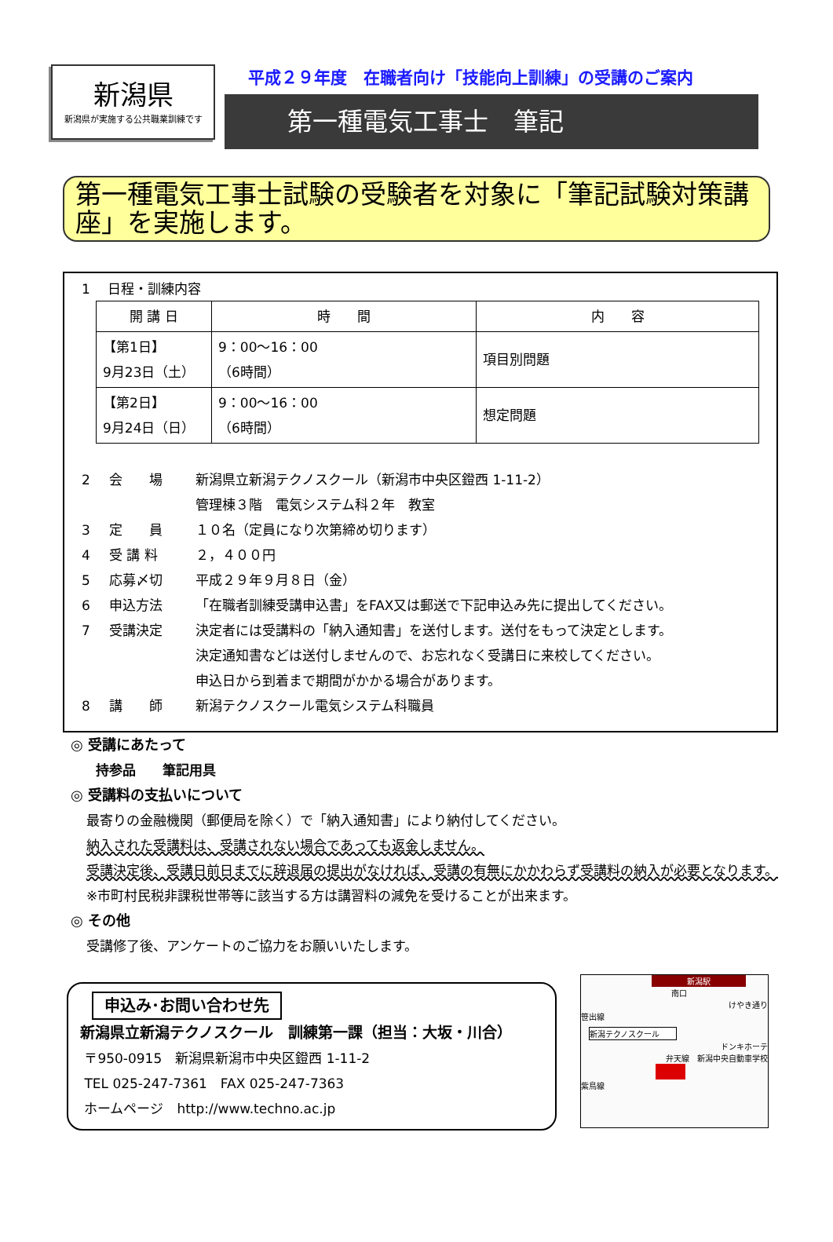新潟県
新潟県が実施する公共職業訓練です
平成２９年度　在職者向け「技能向上訓練」の受講のご案内
第一種電気工事士　筆記
第一種電気工事士試験の受験者を対象に「筆記試験対策講座」を実施します。
1　 日程・訓練内容
| 開 講 日 | 時 間 | 内 容 |
| --- | --- | --- |
| 【第1日】 9月23日（土） | 9：00～16：00 （6時間） | 項目別問題 |
| 【第2日】 9月24日（日） | 9：00～16：00 （6時間） | 想定問題 |
2 会　　場 新潟県立新潟テクノスクール（新潟市中央区鐙西 1-11-2）
管理棟３階　電気システム科２年　教室
3 定　　員 １０名（定員になり次第締め切ります）
4 受 講 料 ２，４００円
5 応募〆切 平成２９年９月８日（金）
6 申込方法 「在職者訓練受講申込書」をFAX又は郵送で下記申込み先に提出してください。
7 受講決定 決定者には受講料の「納入通知書」を送付します。送付をもって決定とします。
決定通知書などは送付しませんので、お忘れなく受講日に来校してください。
申込日から到着まで期間がかかる場合があります。
8 講　　師 新潟テクノスクール電気システム科職員
◎ 受講にあたって
持参品　　筆記用具
◎ 受講料の支払いについて
最寄りの金融機関（郵便局を除く）で「納入通知書」により納付してください。
納入された受講料は、受講されない場合であっても返金しません。
受講決定後、受講日前日までに辞退届の提出がなければ、受講の有無にかかわらず受講料の納入が必要となります。
※市町村民税非課税世帯等に該当する方は講習料の減免を受けることが出来ます。
◎ その他
受講修了後、アンケートのご協力をお願いいたします。
申込み･お問い合わせ先
新潟県立新潟テクノスクール　訓練第一課（担当：大坂・川合）
〒950-0915　新潟県新潟市中央区鐙西 1-11-2
TEL 025-247-7361　FAX 025-247-7363
ホームページ　http://www.techno.ac.jp
新潟駅
南口
けやき通り
笹出線
新潟テクノスクール
ドンキホーテ
弁天線　新潟中央自動車学校
紫鳥線